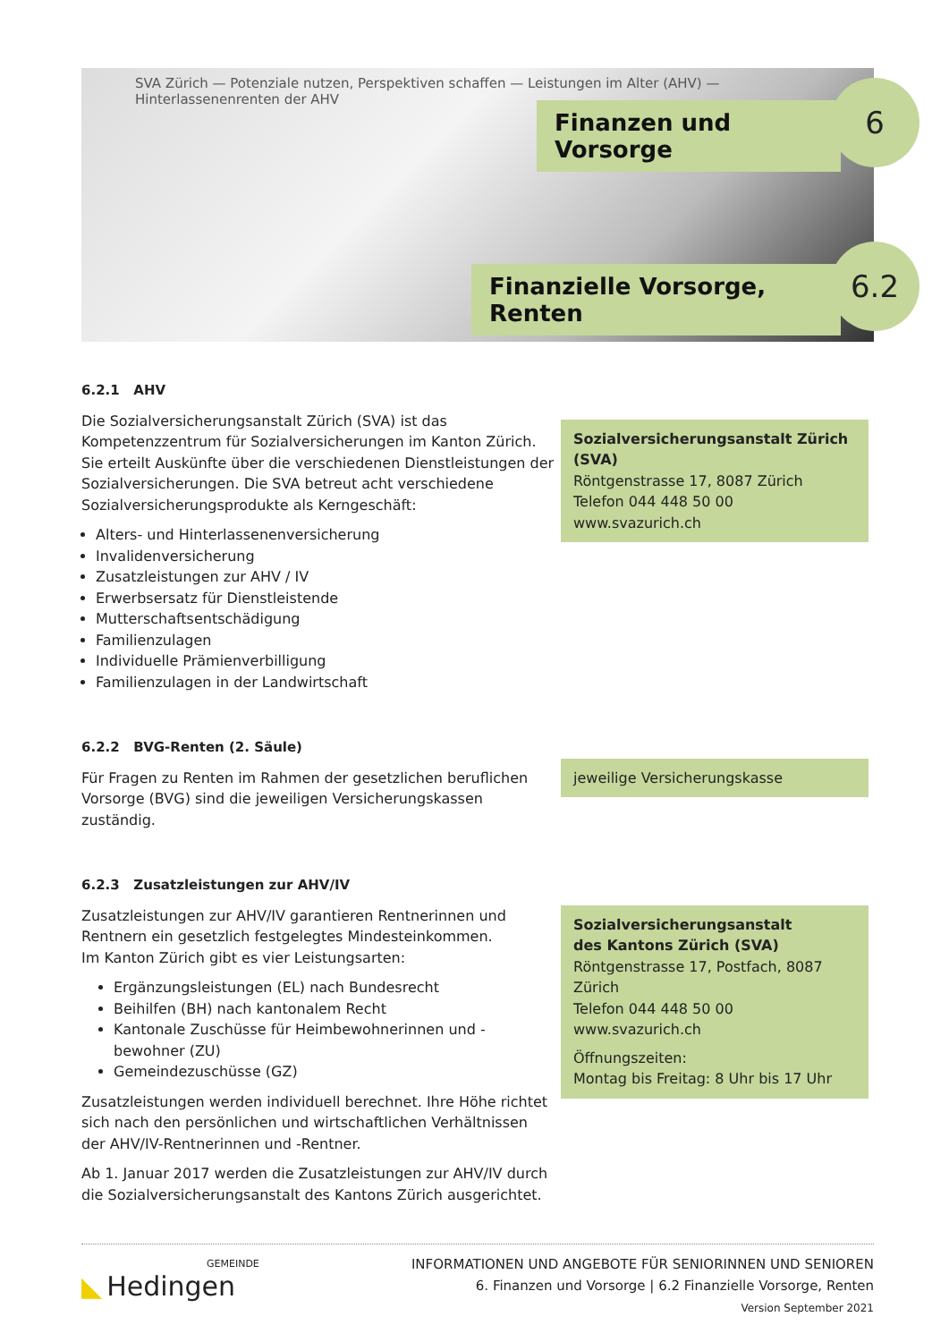SVA Zürich — Potenziale nutzen, Perspektiven schaffen — Leistungen im Alter (AHV) — Hinterlassenenrenten der AHV
Finanzen und Vorsorge
6
Finanzielle Vorsorge, Renten
6.2
6.2.1 AHV
Die Sozialversicherungsanstalt Zürich (SVA) ist das Kompetenzzentrum für Sozialversicherungen im Kanton Zürich. Sie erteilt Auskünfte über die verschiedenen Dienstleistungen der Sozialversicherungen. Die SVA betreut acht verschiedene Sozialversicherungsprodukte als Kerngeschäft:
Alters- und Hinterlassenenversicherung
Invalidenversicherung
Zusatzleistungen zur AHV / IV
Erwerbsersatz für Dienstleistende
Mutterschaftsentschädigung
Familienzulagen
Individuelle Prämienverbilligung
Familienzulagen in der Landwirtschaft
Sozialversicherungsanstalt Zürich (SVA)
Röntgenstrasse 17, 8087 Zürich
Telefon 044 448 50 00
www.svazurich.ch
6.2.2 BVG-Renten (2. Säule)
Für Fragen zu Renten im Rahmen der gesetzlichen beruflichen Vorsorge (BVG) sind die jeweiligen Versicherungskassen zuständig.
jeweilige Versicherungskasse
6.2.3 Zusatzleistungen zur AHV/IV
Zusatzleistungen zur AHV/IV garantieren Rentnerinnen und Rentnern ein gesetzlich festgelegtes Mindesteinkommen.
Im Kanton Zürich gibt es vier Leistungsarten:
Ergänzungsleistungen (EL) nach Bundesrecht
Beihilfen (BH) nach kantonalem Recht
Kantonale Zuschüsse für Heimbewohnerinnen und -bewohner (ZU)
Gemeindezuschüsse (GZ)
Zusatzleistungen werden individuell berechnet. Ihre Höhe richtet sich nach den persönlichen und wirtschaftlichen Verhältnissen der AHV/IV-Rentnerinnen und -Rentner.
Ab 1. Januar 2017 werden die Zusatzleistungen zur AHV/IV durch die Sozialversicherungsanstalt des Kantons Zürich ausgerichtet.
Sozialversicherungsanstalt
des Kantons Zürich (SVA)
Röntgenstrasse 17, Postfach, 8087 Zürich
Telefon 044 448 50 00
www.svazurich.ch
Öffnungszeiten:
Montag bis Freitag: 8 Uhr bis 17 Uhr
GEMEINDE
◣ Hedingen
INFORMATIONEN UND ANGEBOTE FÜR SENIORINNEN UND SENIOREN
6. Finanzen und Vorsorge | 6.2 Finanzielle Vorsorge, Renten
Version September 2021